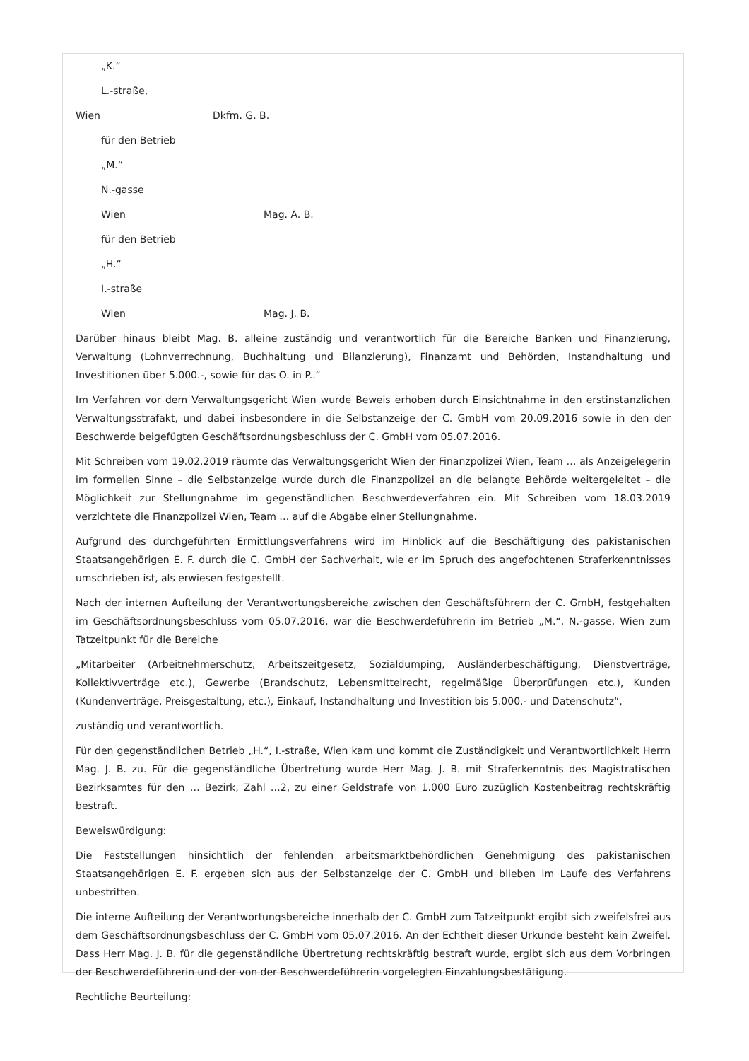„K.“
L.-straße,
Wien Dkfm. G. B.
für den Betrieb
„M.“
N.-gasse
Wien Mag. A. B.
für den Betrieb
„H.“
I.-straße
Wien Mag. J. B.
Darüber hinaus bleibt Mag. B. alleine zuständig und verantwortlich für die Bereiche Banken und Finanzierung, Verwaltung (Lohnverrechnung, Buchhaltung und Bilanzierung), Finanzamt und Behörden, Instandhaltung und Investitionen über 5.000.-, sowie für das O. in P..“
Im Verfahren vor dem Verwaltungsgericht Wien wurde Beweis erhoben durch Einsichtnahme in den erstinstanzlichen Verwaltungsstrafakt, und dabei insbesondere in die Selbstanzeige der C. GmbH vom 20.09.2016 sowie in den der Beschwerde beigefügten Geschäftsordnungsbeschluss der C. GmbH vom 05.07.2016.
Mit Schreiben vom 19.02.2019 räumte das Verwaltungsgericht Wien der Finanzpolizei Wien, Team … als Anzeigelegerin im formellen Sinne – die Selbstanzeige wurde durch die Finanzpolizei an die belangte Behörde weitergeleitet – die Möglichkeit zur Stellungnahme im gegenständlichen Beschwerdeverfahren ein. Mit Schreiben vom 18.03.2019 verzichtete die Finanzpolizei Wien, Team … auf die Abgabe einer Stellungnahme.
Aufgrund des durchgeführten Ermittlungsverfahrens wird im Hinblick auf die Beschäftigung des pakistanischen Staatsangehörigen E. F. durch die C. GmbH der Sachverhalt, wie er im Spruch des angefochtenen Straferkenntnisses umschrieben ist, als erwiesen festgestellt.
Nach der internen Aufteilung der Verantwortungsbereiche zwischen den Geschäftsführern der C. GmbH, festgehalten im Geschäftsordnungsbeschluss vom 05.07.2016, war die Beschwerdeführerin im Betrieb „M.“, N.-gasse, Wien zum Tatzeitpunkt für die Bereiche
„Mitarbeiter (Arbeitnehmerschutz, Arbeitszeitgesetz, Sozialdumping, Ausländerbeschäftigung, Dienstverträge, Kollektivverträge etc.), Gewerbe (Brandschutz, Lebensmittelrecht, regelmäßige Überprüfungen etc.), Kunden (Kundenverträge, Preisgestaltung, etc.), Einkauf, Instandhaltung und Investition bis 5.000.- und Datenschutz“,
zuständig und verantwortlich.
Für den gegenständlichen Betrieb „H.“, I.-straße, Wien kam und kommt die Zuständigkeit und Verantwortlichkeit Herrn Mag. J. B. zu. Für die gegenständliche Übertretung wurde Herr Mag. J. B. mit Straferkenntnis des Magistratischen Bezirksamtes für den … Bezirk, Zahl …2, zu einer Geldstrafe von 1.000 Euro zuzüglich Kostenbeitrag rechtskräftig bestraft.
Beweiswürdigung:
Die Feststellungen hinsichtlich der fehlenden arbeitsmarktbehördlichen Genehmigung des pakistanischen Staatsangehörigen E. F. ergeben sich aus der Selbstanzeige der C. GmbH und blieben im Laufe des Verfahrens unbestritten.
Die interne Aufteilung der Verantwortungsbereiche innerhalb der C. GmbH zum Tatzeitpunkt ergibt sich zweifelsfrei aus dem Geschäftsordnungsbeschluss der C. GmbH vom 05.07.2016. An der Echtheit dieser Urkunde besteht kein Zweifel. Dass Herr Mag. J. B. für die gegenständliche Übertretung rechtskräftig bestraft wurde, ergibt sich aus dem Vorbringen der Beschwerdeführerin und der von der Beschwerdeführerin vorgelegten Einzahlungsbestätigung.
Rechtliche Beurteilung: